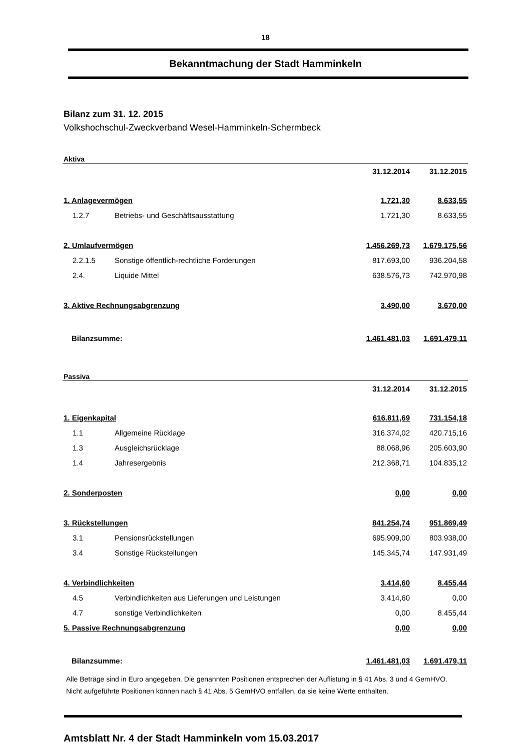18
Bekanntmachung der Stadt Hamminkeln
Bilanz zum 31. 12. 2015
Volkshochschul-Zweckverband Wesel-Hamminkeln-Schermbeck
| Aktiva | | | |
| | | 31.12.2014 | 31.12.2015 |
| 1. Anlagevermögen | | 1.721,30 | 8.633,55 |
| 1.2.7 | Betriebs- und Geschäftsausstattung | 1.721,30 | 8.633,55 |
| 2. Umlaufvermögen | | 1.456.269,73 | 1.679.175,56 |
| 2.2.1.5 | Sonstige öffentlich-rechtliche Forderungen | 817.693,00 | 936.204,58 |
| 2.4. | Liquide Mittel | 638.576,73 | 742.970,98 |
| 3. Aktive Rechnungsabgrenzung | | 3.490,00 | 3.670,00 |
| Bilanzsumme: | | 1.461.481,03 | 1.691.479,11 |
| Passiva | | | |
| | | 31.12.2014 | 31.12.2015 |
| 1. Eigenkapital | | 616.811,69 | 731.154,18 |
| 1.1 | Allgemeine Rücklage | 316.374,02 | 420.715,16 |
| 1.3 | Ausgleichsrücklage | 88.068,96 | 205.603,90 |
| 1.4 | Jahresergebnis | 212.368,71 | 104.835,12 |
| 2. Sonderposten | | 0,00 | 0,00 |
| 3. Rückstellungen | | 841.254,74 | 951.869,49 |
| 3.1 | Pensionsrückstellungen | 695.909,00 | 803.938,00 |
| 3.4 | Sonstige Rückstellungen | 145.345,74 | 147.931,49 |
| 4. Verbindlichkeiten | | 3.414,60 | 8.455,44 |
| 4.5 | Verbindlichkeiten aus Lieferungen und Leistungen | 3.414,60 | 0,00 |
| 4.7 | sonstige Verbindlichkeiten | 0,00 | 8.455,44 |
| 5. Passive Rechnungsabgrenzung | | 0,00 | 0,00 |
| Bilanzsumme: | | 1.461.481,03 | 1.691.479,11 |
Alle Beträge sind in Euro angegeben. Die genannten Positionen entsprechen der Auflistung in § 41 Abs. 3 und 4 GemHVO.
Nicht aufgeführte Positionen können nach § 41 Abs. 5 GemHVO entfallen, da sie keine Werte enthalten.
Amtsblatt Nr. 4 der Stadt Hamminkeln vom 15.03.2017